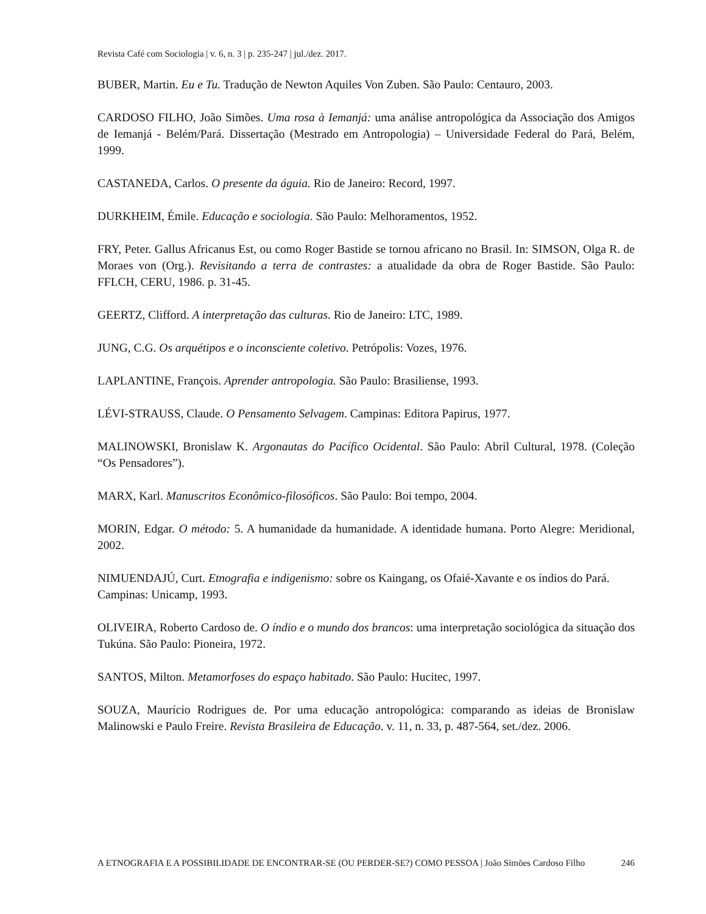Revista Café com Sociologia | v. 6, n. 3 | p. 235-247 | jul./dez. 2017.
BUBER, Martin. Eu e Tu. Tradução de Newton Aquiles Von Zuben. São Paulo: Centauro, 2003.
CARDOSO FILHO, João Simões. Uma rosa à Iemanjá: uma análise antropológica da Associação dos Amigos de Iemanjá - Belém/Pará. Dissertação (Mestrado em Antropologia) – Universidade Federal do Pará, Belém, 1999.
CASTANEDA, Carlos. O presente da águia. Rio de Janeiro: Record, 1997.
DURKHEIM, Émile. Educação e sociologia. São Paulo: Melhoramentos, 1952.
FRY, Peter. Gallus Africanus Est, ou como Roger Bastide se tornou africano no Brasil. In: SIMSON, Olga R. de Moraes von (Org.). Revisitando a terra de contrastes: a atualidade da obra de Roger Bastide. São Paulo: FFLCH, CERU, 1986. p. 31-45.
GEERTZ, Clifford. A interpretação das culturas. Rio de Janeiro: LTC, 1989.
JUNG, C.G. Os arquétipos e o inconsciente coletivo. Petrópolis: Vozes, 1976.
LAPLANTINE, François. Aprender antropologia. São Paulo: Brasiliense, 1993.
LÉVI-STRAUSS, Claude. O Pensamento Selvagem. Campinas: Editora Papirus, 1977.
MALINOWSKI, Bronislaw K. Argonautas do Pacífico Ocidental. São Paulo: Abril Cultural, 1978. (Coleção “Os Pensadores”).
MARX, Karl. Manuscritos Econômico-filosóficos. São Paulo: Boi tempo, 2004.
MORIN, Edgar. O método: 5. A humanidade da humanidade. A identidade humana. Porto Alegre: Meridional, 2002.
NIMUENDAJÚ, Curt. Etnografia e indigenismo: sobre os Kaingang, os Ofaié-Xavante e os índios do Pará. Campinas: Unicamp, 1993.
OLIVEIRA, Roberto Cardoso de. O índio e o mundo dos brancos: uma interpretação sociológica da situação dos Tukúna. São Paulo: Pioneira, 1972.
SANTOS, Milton. Metamorfoses do espaço habitado. São Paulo: Hucitec, 1997.
SOUZA, Maurício Rodrigues de. Por uma educação antropológica: comparando as ideias de Bronislaw Malinowski e Paulo Freire. Revista Brasileira de Educação. v. 11, n. 33, p. 487-564, set./dez. 2006.
A ETNOGRAFIA E A POSSIBILIDADE DE ENCONTRAR-SE (OU PERDER-SE?) COMO PESSOA | João Simões Cardoso Filho 246